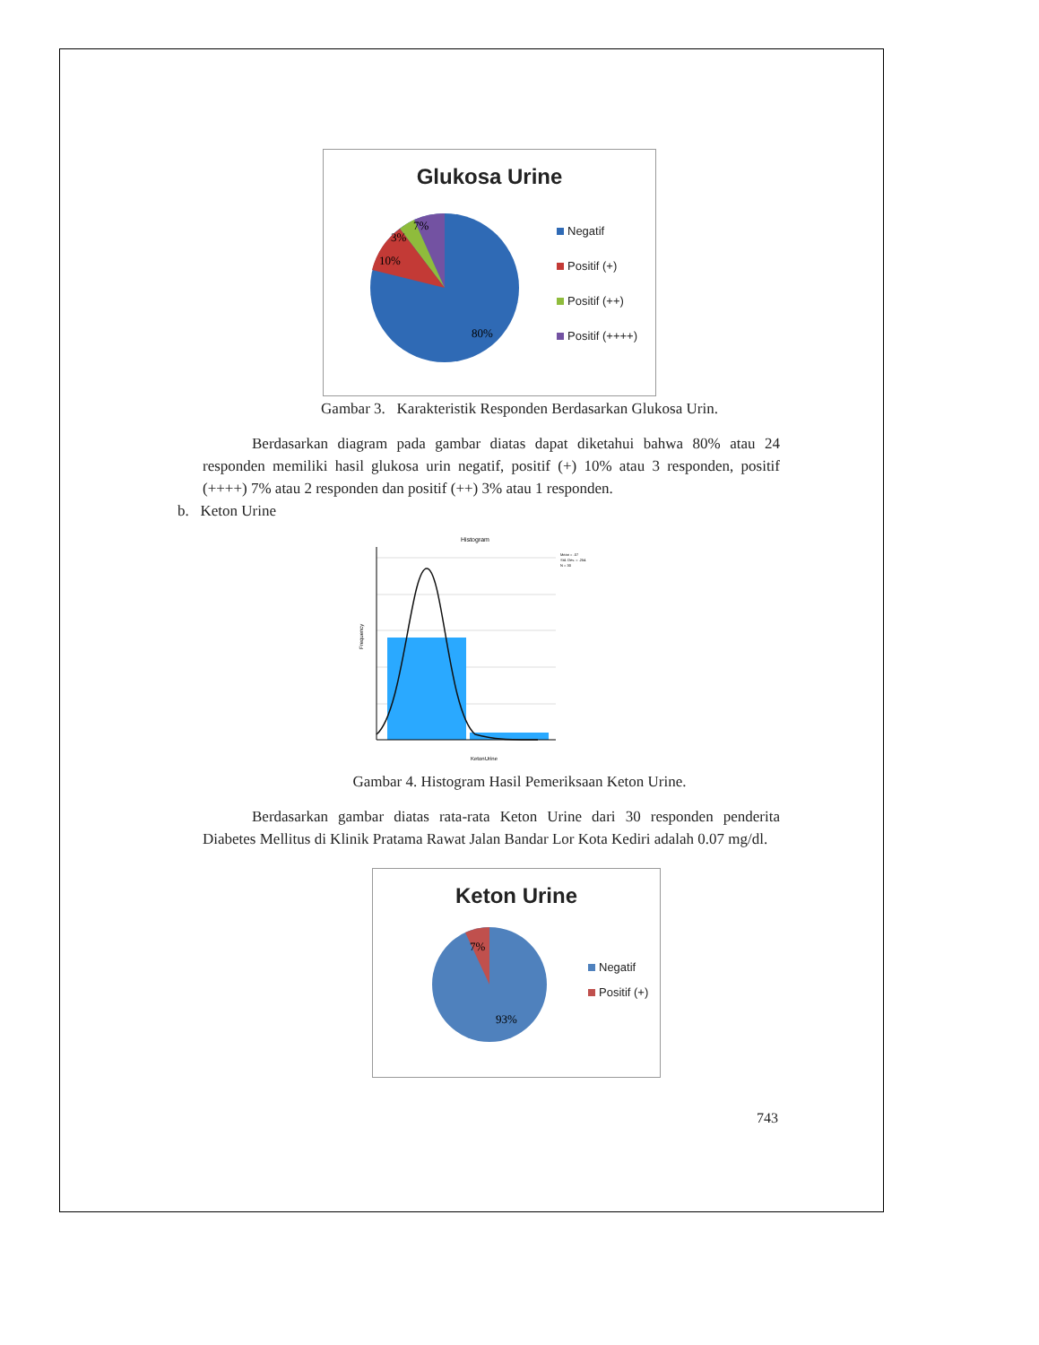Glukosa Urine
7%
3%
10%
80%
Negatif
Positif (+)
Positif (++)
Positif (++++)
Gambar 3. Karakteristik Responden Berdasarkan Glukosa Urin.
Berdasarkan diagram pada gambar diatas dapat diketahui bahwa 80% atau 24 responden memiliki hasil glukosa urin negatif, positif (+) 10% atau 3 responden, positif (++++) 7% atau 2 responden dan positif (++) 3% atau 1 responden.
b. Keton Urine
Histogram
Mean = .07
Std. Dev. = .254
N = 30
Frequency
KetonUrine
Gambar 4. Histogram Hasil Pemeriksaan Keton Urine.
Berdasarkan gambar diatas rata-rata Keton Urine dari 30 responden penderita Diabetes Mellitus di Klinik Pratama Rawat Jalan Bandar Lor Kota Kediri adalah 0.07 mg/dl.
Keton Urine
7%
93%
Negatif
Positif (+)
743